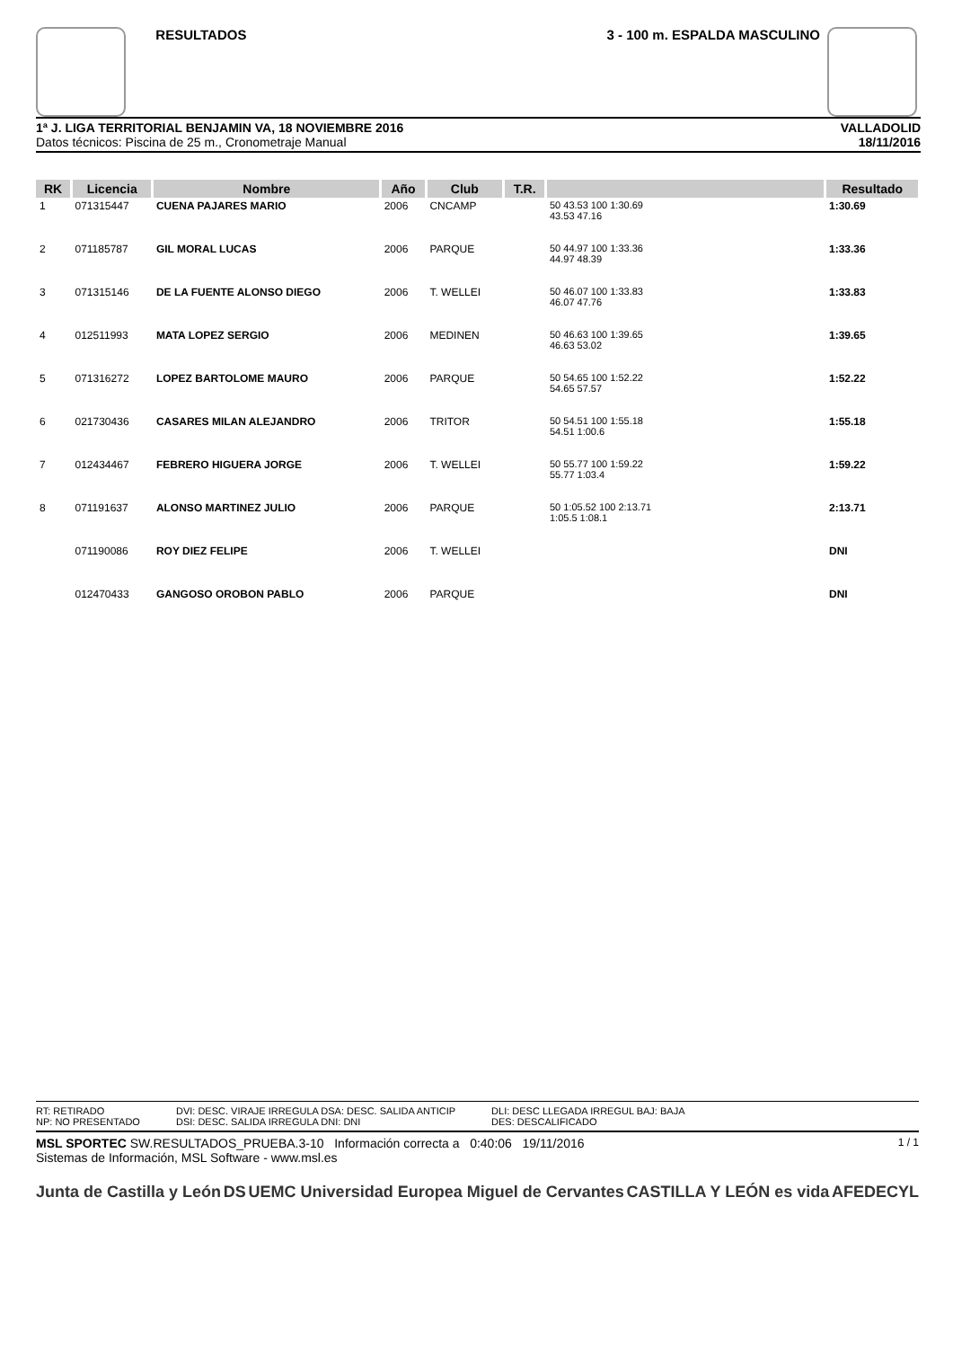RESULTADOS 3 - 100 m. ESPALDA MASCULINO
1ª J. LIGA TERRITORIAL BENJAMIN VA, 18 NOVIEMBRE 2016
Datos técnicos: Piscina de 25 m., Cronometraje Manual
VALLADOLID
18/11/2016
| RK | Licencia | Nombre | Año | Club | T.R. | | Resultado |
| --- | --- | --- | --- | --- | --- | --- | --- |
| 1 | 071315447 | CUENA PAJARES MARIO | 2006 | CNCAMP | | 50 43.53 100 1:30.69 43.53 47.16 | 1:30.69 |
| 2 | 071185787 | GIL MORAL LUCAS | 2006 | PARQUE | | 50 44.97 100 1:33.36 44.97 48.39 | 1:33.36 |
| 3 | 071315146 | DE LA FUENTE ALONSO DIEGO | 2006 | T. WELLEI | | 50 46.07 100 1:33.83 46.07 47.76 | 1:33.83 |
| 4 | 012511993 | MATA LOPEZ SERGIO | 2006 | MEDINEN | | 50 46.63 100 1:39.65 46.63 53.02 | 1:39.65 |
| 5 | 071316272 | LOPEZ BARTOLOME MAURO | 2006 | PARQUE | | 50 54.65 100 1:52.22 54.65 57.57 | 1:52.22 |
| 6 | 021730436 | CASARES MILAN ALEJANDRO | 2006 | TRITOR | | 50 54.51 100 1:55.18 54.51 1:00.6 | 1:55.18 |
| 7 | 012434467 | FEBRERO HIGUERA JORGE | 2006 | T. WELLEI | | 50 55.77 100 1:59.22 55.77 1:03.4 | 1:59.22 |
| 8 | 071191637 | ALONSO MARTINEZ JULIO | 2006 | PARQUE | | 50 1:05.52 100 2:13.71 1:05.5 1:08.1 | 2:13.71 |
| | 071190086 | ROY DIEZ FELIPE | 2006 | T. WELLEI | | | DNI |
| | 012470433 | GANGOSO OROBON PABLO | 2006 | PARQUE | | | DNI |
RT: RETIRADO
NP: NO PRESENTADO
DVI: DESC. VIRAJE IRREGULA DSA: DESC. SALIDA ANTICIP
DSI: DESC. SALIDA IRREGULA DNI: DNI
DLI: DESC LLEGADA IRREGUL BAJ: BAJA
DES: DESCALIFICADO
1 / 1 MSL SPORTEC SW.RESULTADOS_PRUEBA.3-10 Información correcta a 0:40:06 19/11/2016
Sistemas de Información, MSL Software - www.msl.es
Junta de Castilla y León DS UEMC Universidad Europea Miguel de Cervantes CASTILLA Y LEÓN es vida AFEDECYL